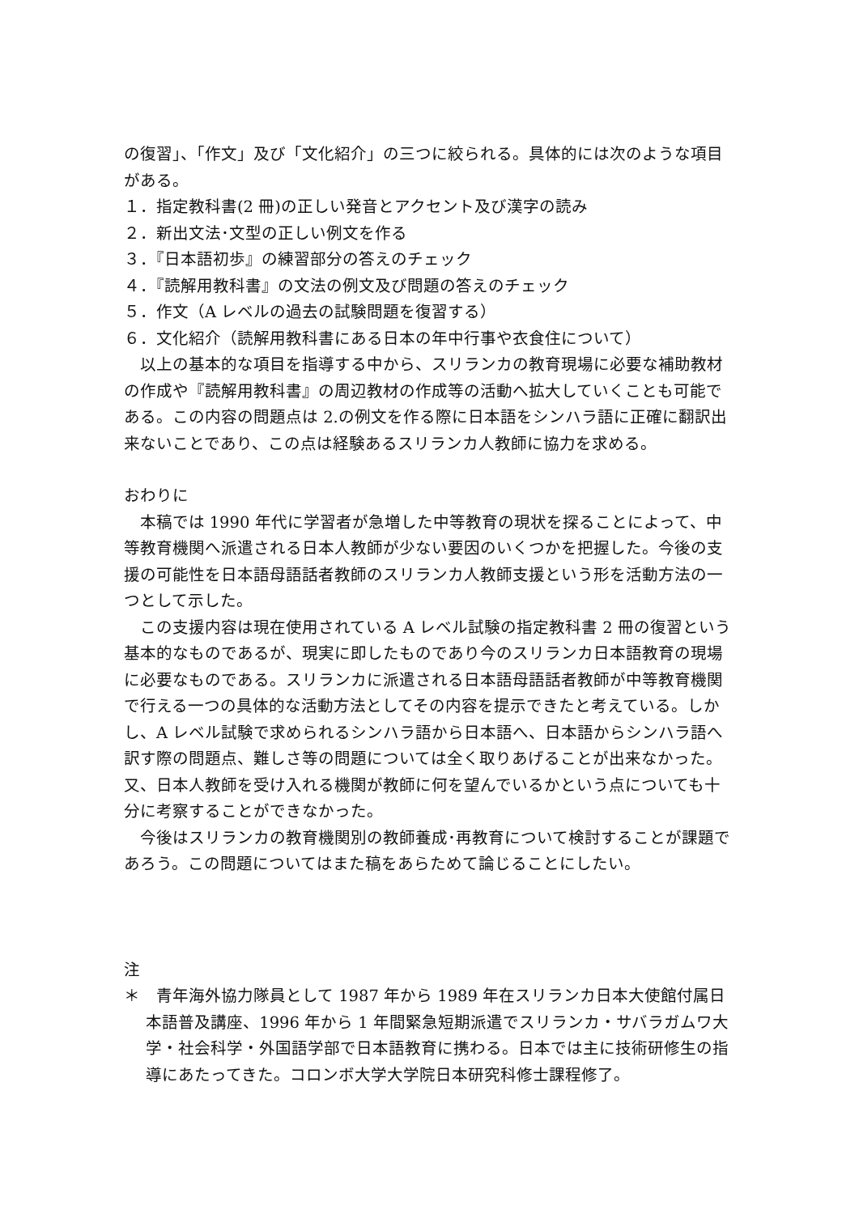の復習」、「作文」及び「文化紹介」の三つに絞られる。具体的には次のような項目がある。
１．指定教科書(2 冊)の正しい発音とアクセント及び漢字の読み
２．新出文法･文型の正しい例文を作る
３．『日本語初歩』の練習部分の答えのチェック
４．『読解用教科書』の文法の例文及び問題の答えのチェック
５．作文（A レベルの過去の試験問題を復習する）
６．文化紹介（読解用教科書にある日本の年中行事や衣食住について）
以上の基本的な項目を指導する中から、スリランカの教育現場に必要な補助教材の作成や『読解用教科書』の周辺教材の作成等の活動へ拡大していくことも可能である。この内容の問題点は 2.の例文を作る際に日本語をシンハラ語に正確に翻訳出来ないことであり、この点は経験あるスリランカ人教師に協力を求める。
おわりに
本稿では 1990 年代に学習者が急増した中等教育の現状を探ることによって、中等教育機関へ派遣される日本人教師が少ない要因のいくつかを把握した。今後の支援の可能性を日本語母語話者教師のスリランカ人教師支援という形を活動方法の一つとして示した。
この支援内容は現在使用されている A レベル試験の指定教科書 2 冊の復習という基本的なものであるが、現実に即したものであり今のスリランカ日本語教育の現場に必要なものである。スリランカに派遣される日本語母語話者教師が中等教育機関で行える一つの具体的な活動方法としてその内容を提示できたと考えている。しかし、A レベル試験で求められるシンハラ語から日本語へ、日本語からシンハラ語へ訳す際の問題点、難しさ等の問題については全く取りあげることが出来なかった。又、日本人教師を受け入れる機関が教師に何を望んでいるかという点についても十分に考察することができなかった。
今後はスリランカの教育機関別の教師養成･再教育について検討することが課題であろう。この問題についてはまた稿をあらためて論じることにしたい。
注
＊　青年海外協力隊員として 1987 年から 1989 年在スリランカ日本大使館付属日本語普及講座、1996 年から 1 年間緊急短期派遣でスリランカ・サバラガムワ大学・社会科学・外国語学部で日本語教育に携わる。日本では主に技術研修生の指導にあたってきた。コロンボ大学大学院日本研究科修士課程修了。